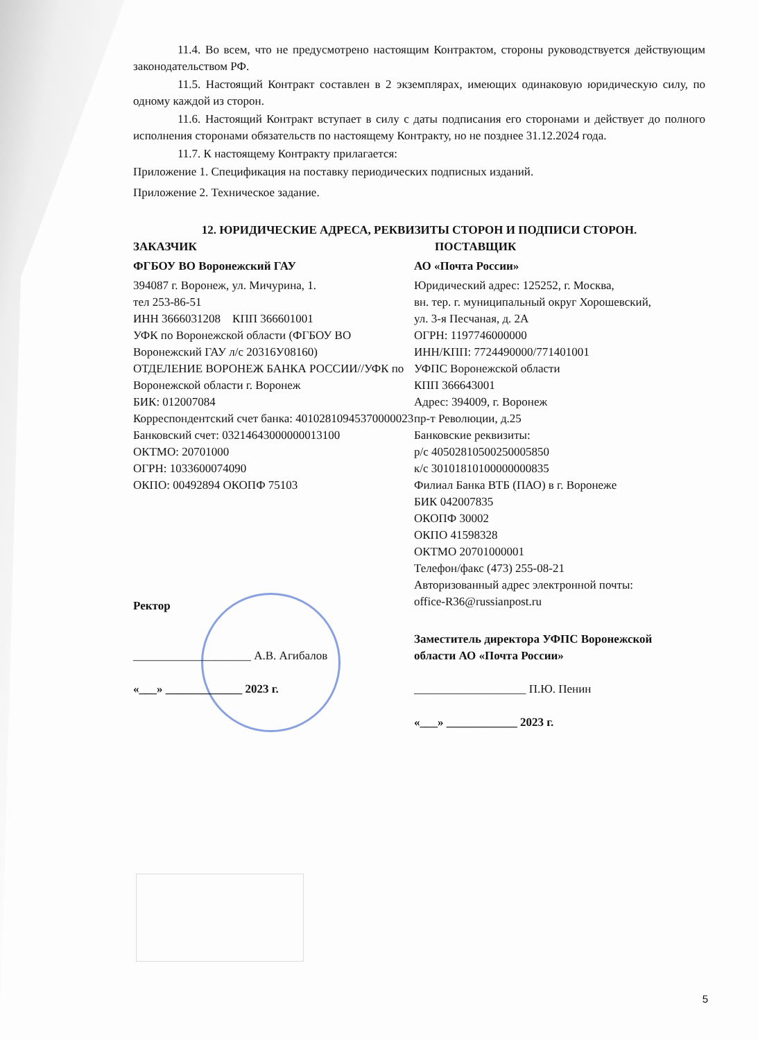11.4. Во всем, что не предусмотрено настоящим Контрактом, стороны руководствуется действующим законодательством РФ.
11.5. Настоящий Контракт составлен в 2 экземплярах, имеющих одинаковую юридическую силу, по одному каждой из сторон.
11.6. Настоящий Контракт вступает в силу с даты подписания его сторонами и действует до полного исполнения сторонами обязательств по настоящему Контракту, но не позднее 31.12.2024 года.
11.7. К настоящему Контракту прилагается:
Приложение 1. Спецификация на поставку периодических подписных изданий.
Приложение 2. Техническое задание.
12. ЮРИДИЧЕСКИЕ АДРЕСА, РЕКВИЗИТЫ СТОРОН И ПОДПИСИ СТОРОН.
ЗАКАЗЧИК
ФГБОУ ВО Воронежский ГАУ
394087 г. Воронеж, ул. Мичурина, 1.
тел 253-86-51
ИНН 3666031208 КПП 366601001
УФК по Воронежской области (ФГБОУ ВО Воронежский ГАУ л/с 20316У08160)
ОТДЕЛЕНИЕ ВОРОНЕЖ БАНКА РОССИИ//УФК по Воронежской области г. Воронеж
БИК: 012007084
Корреспондентский счет банка: 40102810945370000023
Банковский счет: 03214643000000013100
ОКТМО: 20701000
ОГРН: 1033600074090
ОКПО: 00492894 ОКОПФ 75103
Ректор
____________________ А.В. Агибалов
«___» _____________ 2023 г.
ПОСТАВЩИК
АО «Почта России»
Юридический адрес: 125252, г. Москва,
вн. тер. г. муниципальный округ Хорошевский,
ул. 3-я Песчаная, д. 2А
ОГРН: 1197746000000
ИНН/КПП: 7724490000/771401001
УФПС Воронежской области
КПП 366643001
Адрес: 394009, г. Воронеж
пр-т Революции, д.25
Банковские реквизиты:
р/с 40502810500250005850
к/с 30101810100000000835
Филиал Банка ВТБ (ПАО) в г. Воронеже
БИК 042007835
ОКОПФ 30002
ОКПО 41598328
ОКТМО 20701000001
Телефон/факс (473) 255-08-21
Авторизованный адрес электронной почты:
office-R36@russianpost.ru
Заместитель директора УФПС Воронежской области АО «Почта России»
___________________ П.Ю. Пенин
«___» ____________ 2023 г.
5